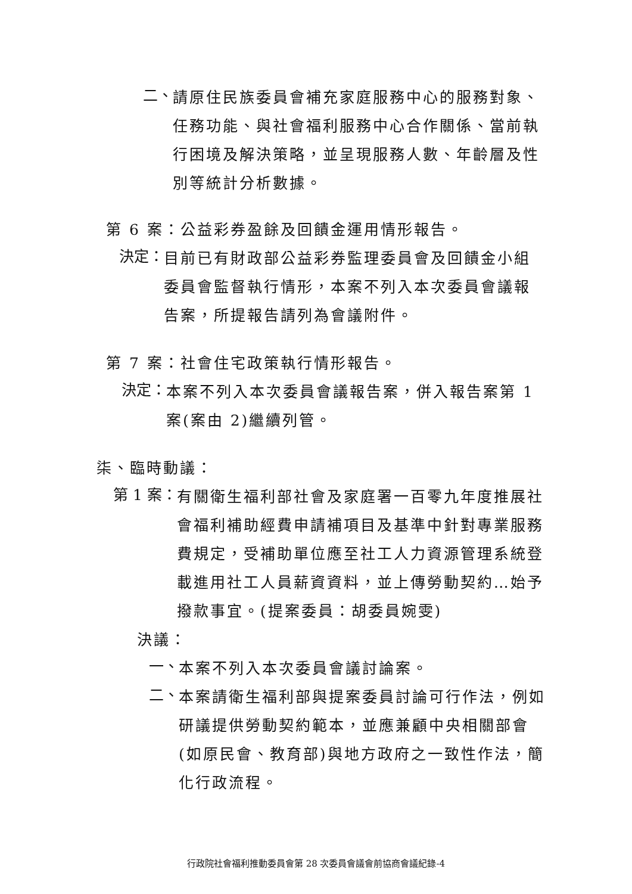二、
請原住民族委員會補充家庭服務中心的服務對象、任務功能、與社會福利服務中心合作關係、當前執行困境及解決策略，並呈現服務人數、年齡層及性別等統計分析數據。
第 6 案：公益彩券盈餘及回饋金運用情形報告。
決定：
目前已有財政部公益彩券監理委員會及回饋金小組委員會監督執行情形，本案不列入本次委員會議報告案，所提報告請列為會議附件。
第 7 案：社會住宅政策執行情形報告。
決定：
本案不列入本次委員會議報告案，併入報告案第 1 案(案由 2)繼續列管。
柒、臨時動議：
第 1 案：
有關衛生福利部社會及家庭署一百零九年度推展社會福利補助經費申請補項目及基準中針對專業服務費規定，受補助單位應至社工人力資源管理系統登載進用社工人員薪資資料，並上傳勞動契約…始予撥款事宜。(提案委員：胡委員婉雯)
決議：
一、
本案不列入本次委員會議討論案。
二、
本案請衛生福利部與提案委員討論可行作法，例如研議提供勞動契約範本，並應兼顧中央相關部會(如原民會、教育部)與地方政府之一致性作法，簡化行政流程。
行政院社會福利推動委員會第 28 次委員會議會前協商會議紀錄-4